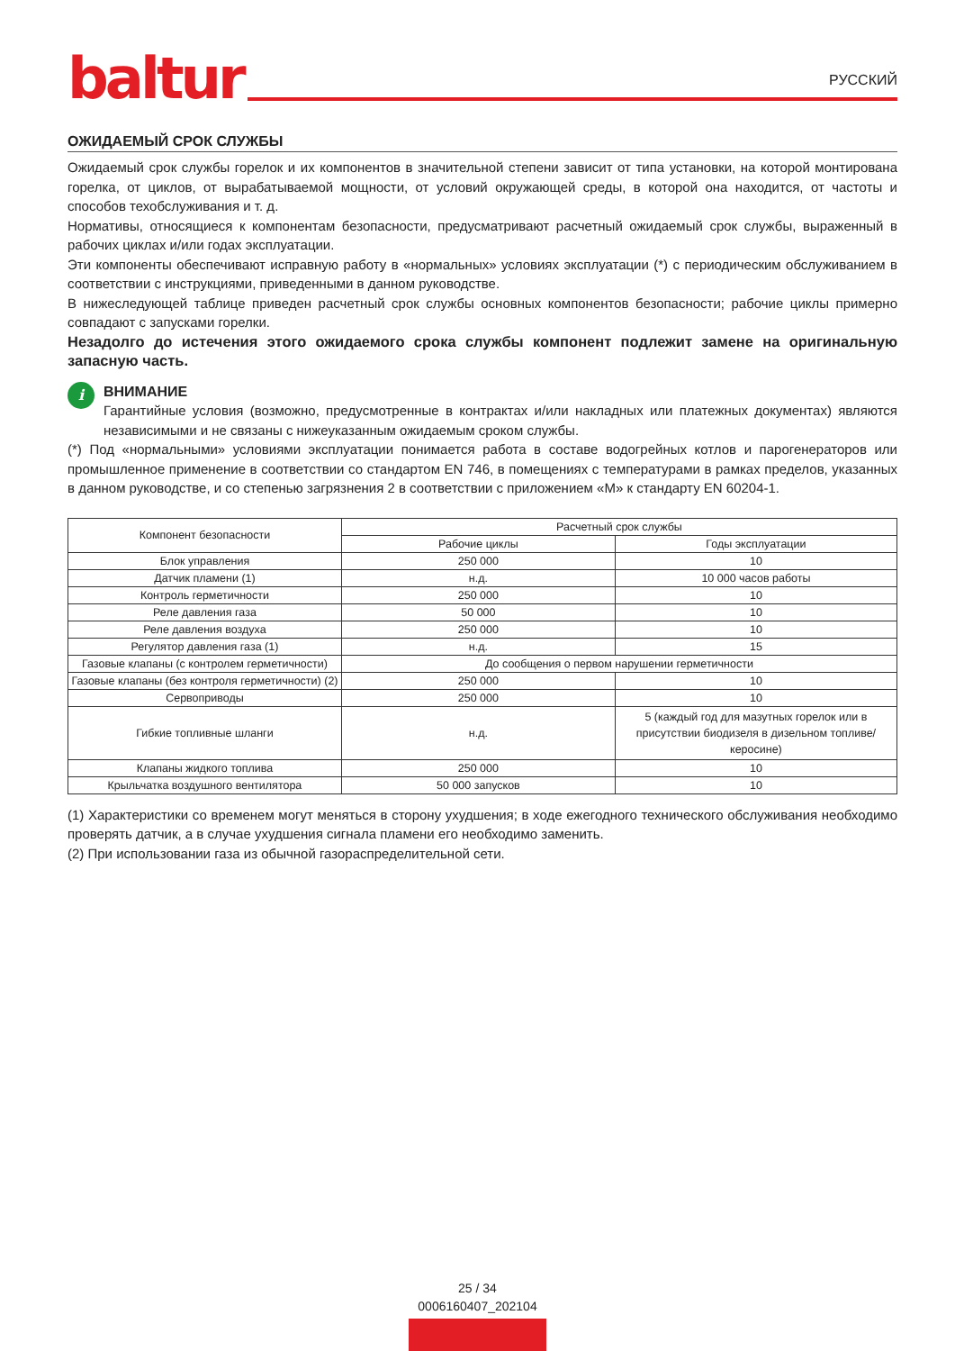baltur
РУССКИЙ
ОЖИДАЕМЫЙ СРОК СЛУЖБЫ
Ожидаемый срок службы горелок и их компонентов в значительной степени зависит от типа установки, на которой монтирована горелка, от циклов, от вырабатываемой мощности, от условий окружающей среды, в которой она находится, от частоты и способов техобслуживания и т. д.
Нормативы, относящиеся к компонентам безопасности, предусматривают расчетный ожидаемый срок службы, выраженный в рабочих циклах и/или годах эксплуатации.
Эти компоненты обеспечивают исправную работу в «нормальных» условиях эксплуатации (*) с периодическим обслуживанием в соответствии с инструкциями, приведенными в данном руководстве.
В нижеследующей таблице приведен расчетный срок службы основных компонентов безопасности; рабочие циклы примерно совпадают с запусками горелки.
Незадолго до истечения этого ожидаемого срока службы компонент подлежит замене на оригинальную запасную часть.
i
ВНИМАНИЕ
Гарантийные условия (возможно, предусмотренные в контрактах и/или накладных или платежных документах) являются независимыми и не связаны с нижеуказанным ожидаемым сроком службы.
(*) Под «нормальными» условиями эксплуатации понимается работа в составе водогрейных котлов и парогенераторов или промышленное применение в соответствии со стандартом EN 746, в помещениях с температурами в рамках пределов, указанных в данном руководстве, и со степенью загрязнения 2 в соответствии с приложением «М» к стандарту EN 60204-1.
| Компонент безопасности | Расчетный срок службы | |
| --- | --- | --- |
| | Рабочие циклы | Годы эксплуатации |
| Блок управления | 250 000 | 10 |
| Датчик пламени (1) | н.д. | 10 000 часов работы |
| Контроль герметичности | 250 000 | 10 |
| Реле давления газа | 50 000 | 10 |
| Реле давления воздуха | 250 000 | 10 |
| Регулятор давления газа (1) | н.д. | 15 |
| Газовые клапаны (с контролем герметичности) | До сообщения о первом нарушении герметичности | |
| Газовые клапаны (без контроля герметичности) (2) | 250 000 | 10 |
| Сервоприводы | 250 000 | 10 |
| Гибкие топливные шланги | н.д. | 5 (каждый год для мазутных горелок или в присутствии биодизеля в дизельном топливе/ керосине) |
| Клапаны жидкого топлива | 250 000 | 10 |
| Крыльчатка воздушного вентилятора | 50 000 запусков | 10 |
(1) Характеристики со временем могут меняться в сторону ухудшения; в ходе ежегодного технического обслуживания необходимо проверять датчик, а в случае ухудшения сигнала пламени его необходимо заменить.
(2) При использовании газа из обычной газораспределительной сети.
25 / 34
0006160407_202104